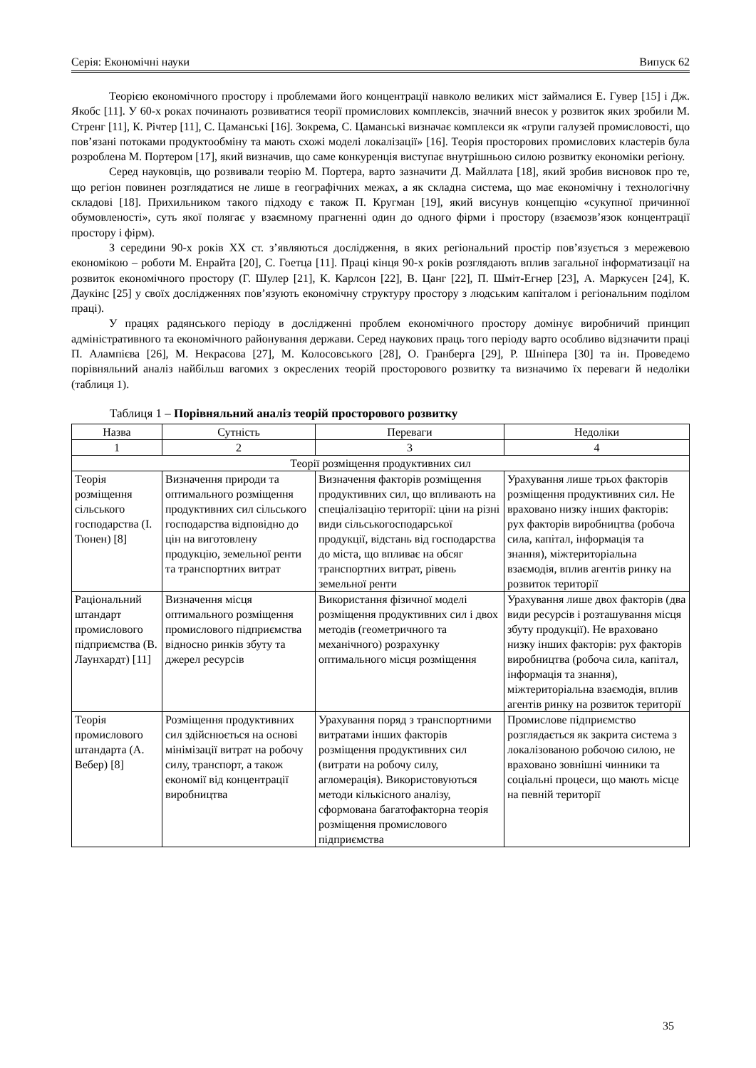Серія: Економічні науки Випуск 62
Теорією економічного простору і проблемами його концентрації навколо великих міст займалися Е. Гувер [15] і Дж. Якобс [11]. У 60-х роках починають розвиватися теорії промислових комплексів, значний внесок у розвиток яких зробили М. Стренг [11], К. Річтер [11], С. Цаманські [16]. Зокрема, С. Цаманські визначає комплекси як «групи галузей промисловості, що пов’язані потоками продуктообміну та мають схожі моделі локалізації» [16]. Теорія просторових промислових кластерів була розроблена М. Портером [17], який визначив, що саме конкуренція виступає внутрішньою силою розвитку економіки регіону.
Серед науковців, що розвивали теорію М. Портера, варто зазначити Д. Майллата [18], який зробив висновок про те, що регіон повинен розглядатися не лише в географічних межах, а як складна система, що має економічну і технологічну складові [18]. Прихильником такого підходу є також П. Кругман [19], який висунув концепцію «сукупної причинної обумовленості», суть якої полягає у взаємному прагненні один до одного фірми і простору (взаємозв’язок концентрації простору і фірм).
З середини 90-х років XX ст. з’являються дослідження, в яких регіональний простір пов’язується з мережевою економікою – роботи М. Енрайта [20], С. Гоетца [11]. Праці кінця 90-х років розглядають вплив загальної інформатизації на розвиток економічного простору (Г. Шулер [21], К. Карлсон [22], В. Цанг [22], П. Шміт-Егнер [23], А. Маркусен [24], К. Даукінс [25] у своїх дослідженнях пов’язують економічну структуру простору з людським капіталом і регіональним поділом праці).
У працях радянського періоду в дослідженні проблем економічного простору домінує виробничий принцип адміністративного та економічного районування держави. Серед наукових праць того періоду варто особливо відзначити праці П. Алампієва [26], М. Некрасова [27], М. Колосовського [28], О. Гранберга [29], Р. Шніпера [30] та ін. Проведемо порівняльний аналіз найбільш вагомих з окреслених теорій просторового розвитку та визначимо їх переваги й недоліки (таблиця 1).
Таблиця 1 – Порівняльний аналіз теорій просторового розвитку
| Назва | Сутність | Переваги | Недоліки |
| --- | --- | --- | --- |
| 1 | 2 | 3 | 4 |
| Теорії розміщення продуктивних сил | | | |
| Теорія розміщення сільського господарства (І. Тюнен) [8] | Визначення природи та оптимального розміщення продуктивних сил сільського господарства відповідно до цін на виготовлену продукцію, земельної ренти та транспортних витрат | Визначення факторів розміщення продуктивних сил, що впливають на спеціалізацію території: ціни на різні види сільськогосподарської продукції, відстань від господарства до міста, що впливає на обсяг транспортних витрат, рівень земельної ренти | Урахування лише трьох факторів розміщення продуктивних сил. Не враховано низку інших факторів: рух факторів виробництва (робоча сила, капітал, інформація та знання), міжтериторіальна взаємодія, вплив агентів ринку на розвиток території |
| Раціональний штандарт промислового підприємства (В. Лаунхардт) [11] | Визначення місця оптимального розміщення промислового підприємства відносно ринків збуту та джерел ресурсів | Використання фізичної моделі розміщення продуктивних сил і двох методів (геометричного та механічного) розрахунку оптимального місця розміщення | Урахування лише двох факторів (два види ресурсів і розташування місця збуту продукції). Не враховано низку інших факторів: рух факторів виробництва (робоча сила, капітал, інформація та знання), міжтериторіальна взаємодія, вплив агентів ринку на розвиток території |
| Теорія промислового штандарта (А. Вебер) [8] | Розміщення продуктивних сил здійснюється на основі мінімізації витрат на робочу силу, транспорт, а також економії від концентрації виробництва | Урахування поряд з транспортними витратами інших факторів розміщення продуктивних сил (витрати на робочу силу, агломерація). Використовуються методи кількісного аналізу, сформована багатофакторна теорія розміщення промислового підприємства | Промислове підприємство розглядається як закрита система з локалізованою робочою силою, не враховано зовнішні чинники та соціальні процеси, що мають місце на певній території |
35